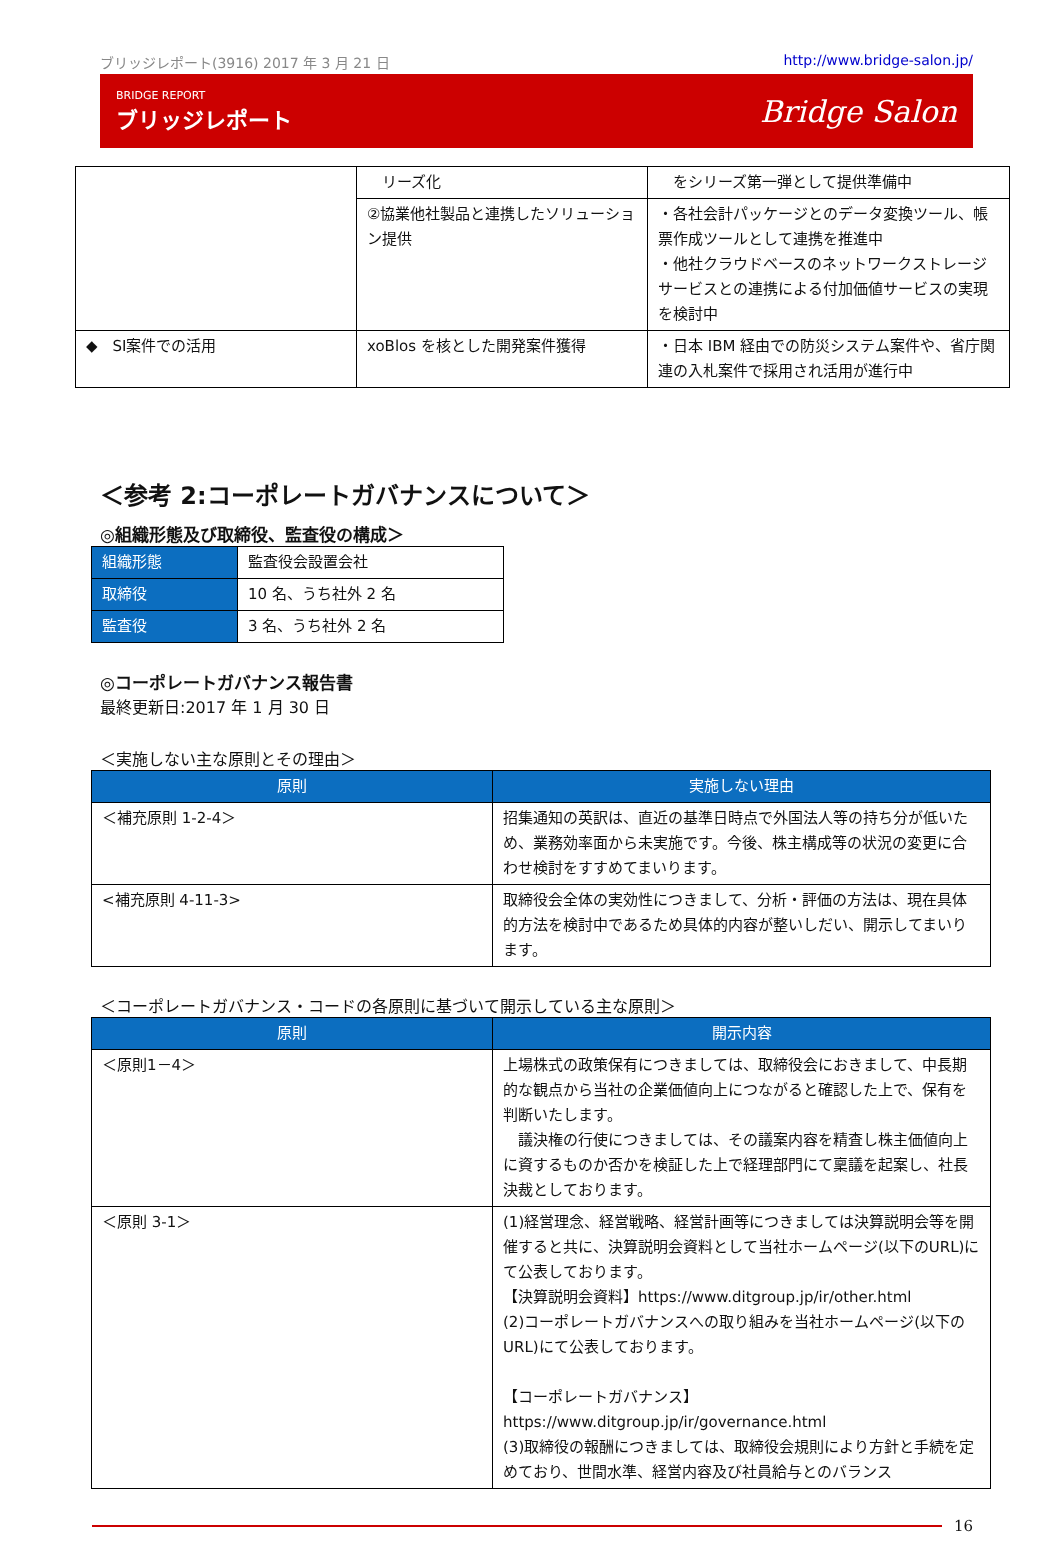ブリッジレポート(3916) 2017 年 3 月 21 日 http://www.bridge-salon.jp/
BRIDGE REPORT
ブリッジレポート
Bridge Salon
| | リーズ化 | をシリーズ第一弾として提供準備中 |
| | ②協業他社製品と連携したソリューション提供 | ・各社会計パッケージとのデータ変換ツール、帳票作成ツールとして連携を推進中 ・他社クラウドベースのネットワークストレージサービスとの連携による付加価値サービスの実現を検討中 |
| ◆ SI案件での活用 | xoBlos を核とした開発案件獲得 | ・日本 IBM 経由での防災システム案件や、省庁関連の入札案件で採用され活用が進行中 |
＜参考 2:コーポレートガバナンスについて＞
◎組織形態及び取締役、監査役の構成＞
| 組織形態 | 監査役会設置会社 |
| 取締役 | 10 名、うち社外 2 名 |
| 監査役 | 3 名、うち社外 2 名 |
◎コーポレートガバナンス報告書
最終更新日:2017 年 1 月 30 日
＜実施しない主な原則とその理由＞
| 原則 | 実施しない理由 |
| --- | --- |
| ＜補充原則 1-2-4＞ | 招集通知の英訳は、直近の基準日時点で外国法人等の持ち分が低いため、業務効率面から未実施です。今後、株主構成等の状況の変更に合わせ検討をすすめてまいります。 |
| <補充原則 4-11-3> | 取締役会全体の実効性につきまして、分析・評価の方法は、現在具体的方法を検討中であるため具体的内容が整いしだい、開示してまいります。 |
＜コーポレートガバナンス・コードの各原則に基づいて開示している主な原則＞
| 原則 | 開示内容 |
| --- | --- |
| ＜原則1－4＞ | 上場株式の政策保有につきましては、取締役会におきまして、中長期的な観点から当社の企業価値向上につながると確認した上で、保有を判断いたします。 議決権の行使につきましては、その議案内容を精査し株主価値向上に資するものか否かを検証した上で経理部門にて稟議を起案し、社長決裁としております。 |
| ＜原則 3-1＞ | (1)経営理念、経営戦略、経営計画等につきましては決算説明会等を開催すると共に、決算説明会資料として当社ホームページ(以下のURL)にて公表しております。 【決算説明会資料】https://www.ditgroup.jp/ir/other.html (2)コーポレートガバナンスへの取り組みを当社ホームページ(以下のURL)にて公表しております。 【コーポレートガバナンス】 https://www.ditgroup.jp/ir/governance.html (3)取締役の報酬につきましては、取締役会規則により方針と手続を定めており、世間水準、経営内容及び社員給与とのバランス |
16